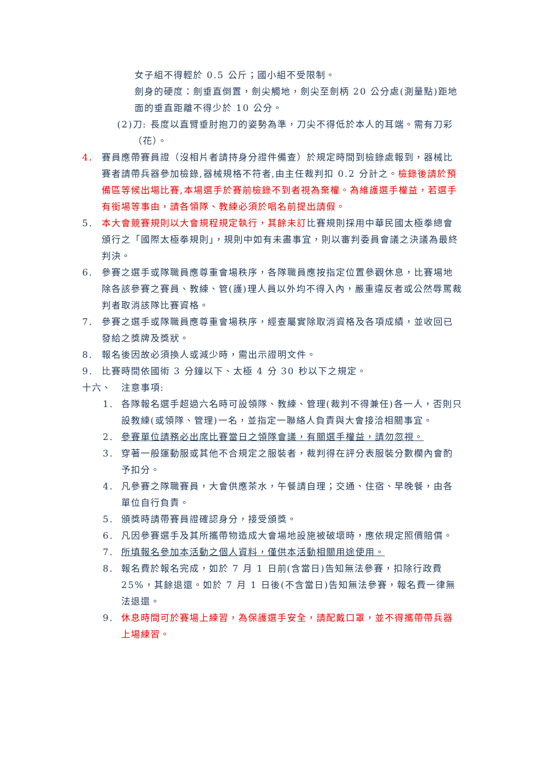女子組不得輕於 0.5 公斤；國小組不受限制。
劍身的硬度：劍垂直倒置，劍尖觸地，劍尖至劍柄 20 公分處(測量點)距地面的垂直距離不得少於 10 公分。
(2) 刀: 長度以直臂垂肘抱刀的姿勢為準，刀尖不得低於本人的耳端。需有刀彩（花）。
4. 賽員應帶賽員證（沒相片者請持身分證件備查）於規定時間到檢錄處報到，器械比賽者請帶兵器參加檢錄,器械規格不符者,由主任裁判扣 0.2 分計之。檢錄後請於預備區等候出場比賽,本場選手於賽前檢錄不到者視為棄權。為維護選手權益，若選手有銜場等事由，請各領隊、教練必須於唱名前提出請假。
5. 本大會競賽規則以大會規程規定執行，其餘未訂比賽規則採用中華民國太極拳總會頒行之「國際太極拳規則」，規則中如有未盡事宜，則以審判委員會議之決議為最終判決。
6. 參賽之選手或隊職員應尊重會場秩序，各隊職員應按指定位置參觀休息，比賽場地除各該參賽之賽員、教練、管(護)理人員以外均不得入內，嚴重違反者或公然辱罵裁判者取消該隊比賽資格。
7. 參賽之選手或隊職員應尊重會場秩序，經查屬實除取消資格及各項成績，並收回已發給之獎牌及獎狀。
8. 報名後因故必須換人或減少時，需出示證明文件。
9. 比賽時間依國術 3 分鐘以下、太極 4 分 30 秒以下之規定。
十六、　注意事項:
1. 各隊報名選手超過六名時可設領隊、教練、管理(裁判不得兼任)各一人，否則只設教練(或領隊、管理)一名，並指定一聯絡人負責與大會接洽相關事宜。
2. 參賽單位請務必出席比賽當日之領隊會議，有關選手權益，請勿忽視。
3. 穿著一般運動服或其他不合規定之服裝者，裁判得在評分表服裝分數欄內會酌予扣分。
4. 凡參賽之隊職賽員，大會供應茶水，午餐請自理；交通、住宿、早晚餐，由各單位自行負責。
5. 頒獎時請帶賽員證確認身分，接受頒獎。
6. 凡因參賽選手及其所攜帶物造成大會場地設施被破壞時，應依規定照價賠償。
7. 所填報名參加本活動之個人資料，僅供本活動相關用途使用。
8. 報名費於報名完成，如於 7 月 1 日前(含當日)告知無法參賽，扣除行政費 25%，其餘退還。如於 7 月 1 日後(不含當日)告知無法參賽，報名費一律無法退還。
9. 休息時間可於賽場上練習，為保護選手安全，請配戴口罩，並不得攜帶帶兵器上場練習。